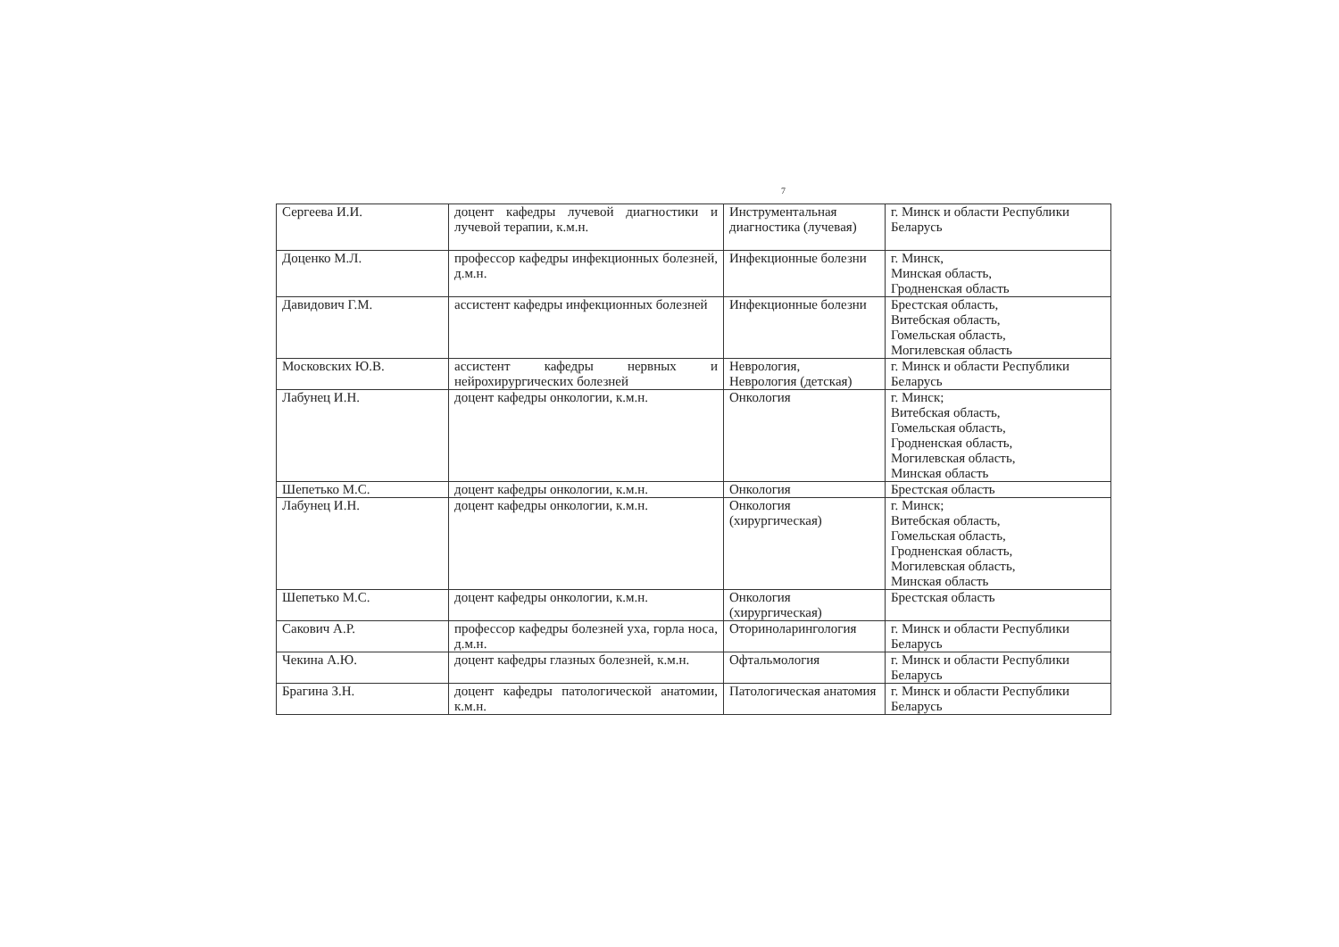7
| Сергеева И.И. | доцент кафедры лучевой диагностики и лучевой терапии, к.м.н. | Инструментальная диагностика (лучевая) | г. Минск и области Республики Беларусь |
| Доценко М.Л. | профессор кафедры инфекционных болезней, д.м.н. | Инфекционные болезни | г. Минск, Минская область, Гродненская область |
| Давидович Г.М. | ассистент кафедры инфекционных болезней | Инфекционные болезни | Брестская область, Витебская область, Гомельская область, Могилевская область |
| Московских Ю.В. | ассистент кафедры нервных и нейрохирургических болезней | Неврология, Неврология (детская) | г. Минск и области Республики Беларусь |
| Лабунец И.Н. | доцент кафедры онкологии, к.м.н. | Онкология | г. Минск; Витебская область, Гомельская область, Гродненская область, Могилевская область, Минская область |
| Шепетько М.С. | доцент кафедры онкологии, к.м.н. | Онкология | Брестская область |
| Лабунец И.Н. | доцент кафедры онкологии, к.м.н. | Онкология (хирургическая) | г. Минск; Витебская область, Гомельская область, Гродненская область, Могилевская область, Минская область |
| Шепетько М.С. | доцент кафедры онкологии, к.м.н. | Онкология (хирургическая) | Брестская область |
| Сакович А.Р. | профессор кафедры болезней уха, горла носа, д.м.н. | Оториноларингология | г. Минск и области Республики Беларусь |
| Чекина А.Ю. | доцент кафедры глазных болезней, к.м.н. | Офтальмология | г. Минск и области Республики Беларусь |
| Брагина З.Н. | доцент кафедры патологической анатомии, к.м.н. | Патологическая анатомия | г. Минск и области Республики Беларусь |